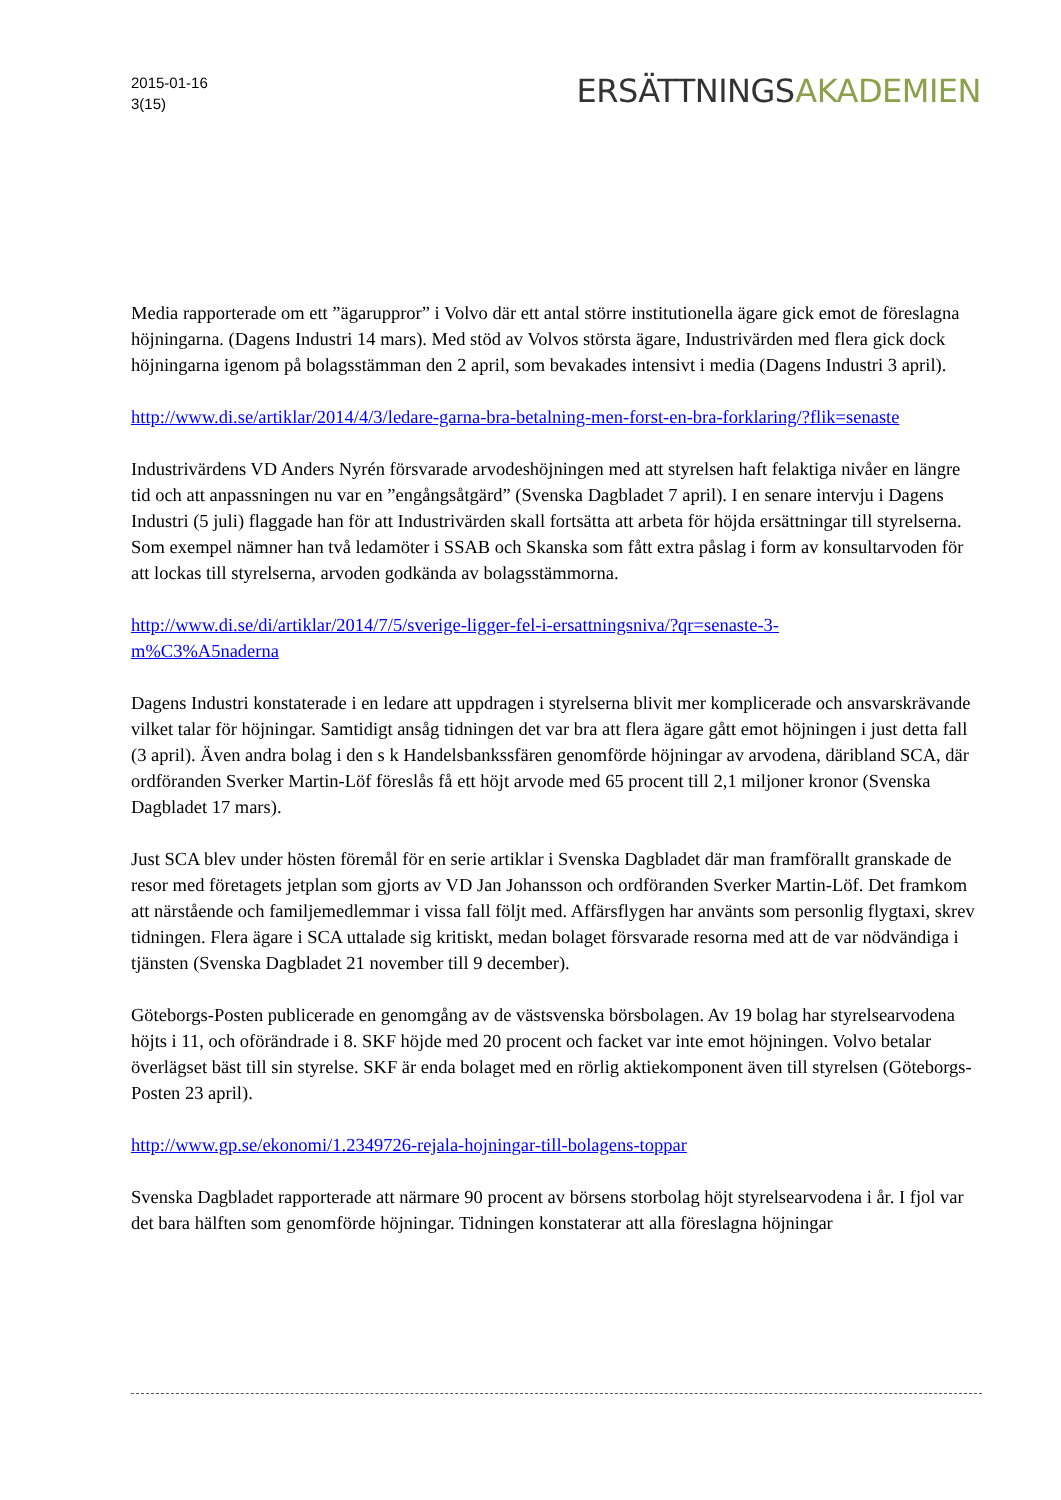2015-01-16
3(15)
ERSÄTTNINGSAKADEMIEN
Media rapporterade om ett ”ägaruppror” i Volvo där ett antal större institutionella ägare gick emot de föreslagna höjningarna. (Dagens Industri 14 mars). Med stöd av Volvos största ägare, Industrivärden med flera gick dock höjningarna igenom på bolagsstämman den 2 april, som bevakades intensivt i media (Dagens Industri 3 april).
http://www.di.se/artiklar/2014/4/3/ledare-garna-bra-betalning-men-forst-en-bra-forklaring/?flik=senaste
Industrivärdens VD Anders Nyrén försvarade arvodeshöjningen med att styrelsen haft felaktiga nivåer en längre tid och att anpassningen nu var en ”engångsåtgärd” (Svenska Dagbladet 7 april). I en senare intervju i Dagens Industri (5 juli) flaggade han för att Industrivärden skall fortsätta att arbeta för höjda ersättningar till styrelserna. Som exempel nämner han två ledamöter i SSAB och Skanska som fått extra påslag i form av konsultarvoden för att lockas till styrelserna, arvoden godkända av bolagsstämmorna.
http://www.di.se/di/artiklar/2014/7/5/sverige-ligger-fel-i-ersattningsniva/?qr=senaste-3-
m%C3%A5naderna
Dagens Industri konstaterade i en ledare att uppdragen i styrelserna blivit mer komplicerade och ansvarskrävande vilket talar för höjningar. Samtidigt ansåg tidningen det var bra att flera ägare gått emot höjningen i just detta fall (3 april). Även andra bolag i den s k Handelsbankssfären genomförde höjningar av arvodena, däribland SCA, där ordföranden Sverker Martin-Löf föreslås få ett höjt arvode med 65 procent till 2,1 miljoner kronor (Svenska Dagbladet 17 mars).
Just SCA blev under hösten föremål för en serie artiklar i Svenska Dagbladet där man framförallt granskade de resor med företagets jetplan som gjorts av VD Jan Johansson och ordföranden Sverker Martin-Löf. Det framkom att närstående och familjemedlemmar i vissa fall följt med. Affärsflygen har använts som personlig flygtaxi, skrev tidningen. Flera ägare i SCA uttalade sig kritiskt, medan bolaget försvarade resorna med att de var nödvändiga i tjänsten (Svenska Dagbladet 21 november till 9 december).
Göteborgs-Posten publicerade en genomgång av de västsvenska börsbolagen. Av 19 bolag har styrelsearvodena höjts i 11, och oförändrade i 8. SKF höjde med 20 procent och facket var inte emot höjningen. Volvo betalar överlägset bäst till sin styrelse. SKF är enda bolaget med en rörlig aktiekomponent även till styrelsen (Göteborgs-Posten 23 april).
http://www.gp.se/ekonomi/1.2349726-rejala-hojningar-till-bolagens-toppar
Svenska Dagbladet rapporterade att närmare 90 procent av börsens storbolag höjt styrelsearvodena i år. I fjol var det bara hälften som genomförde höjningar. Tidningen konstaterar att alla föreslagna höjningar